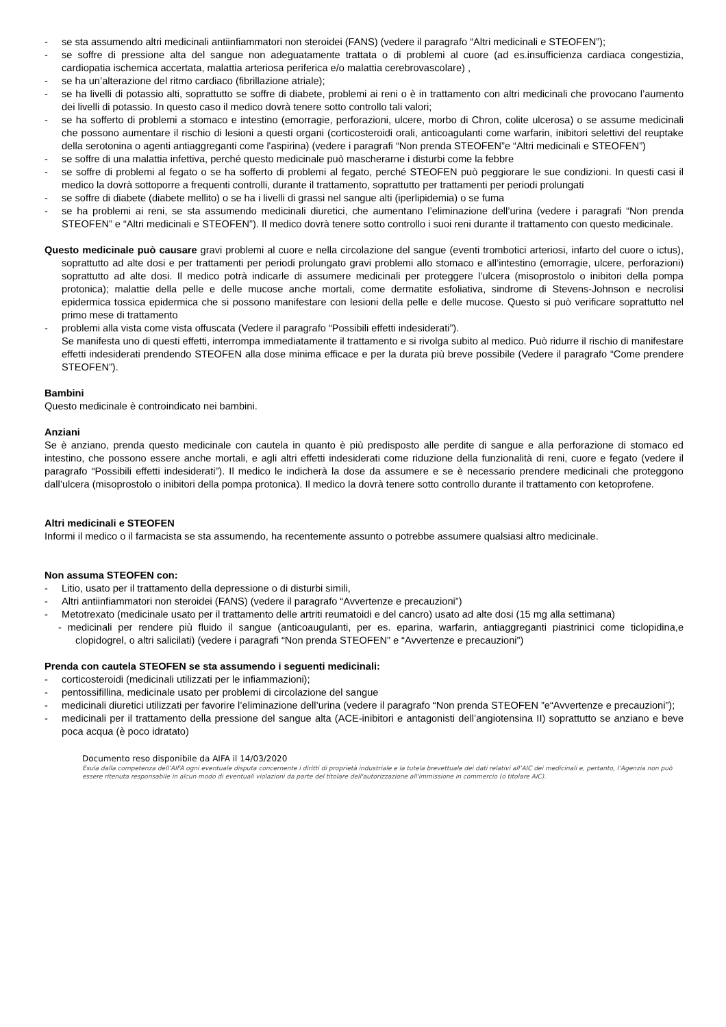- se sta assumendo altri medicinali antiinfiammatori non steroidei (FANS) (vedere il paragrafo “Altri medicinali e STEOFEN”);
- se soffre di pressione alta del sangue non adeguatamente trattata o di problemi al cuore (ad es.insufficienza cardiaca congestizia, cardiopatia ischemica accertata, malattia arteriosa periferica e/o malattia cerebrovascolare) ,
- se ha un’alterazione del ritmo cardiaco (fibrillazione atriale);
- se ha livelli di potassio alti, soprattutto se soffre di diabete, problemi ai reni o è in trattamento con altri medicinali che provocano l’aumento dei livelli di potassio. In questo caso il medico dovrà tenere sotto controllo tali valori;
- se ha sofferto di problemi a stomaco e intestino (emorragie, perforazioni, ulcere, morbo di Chron, colite ulcerosa) o se assume medicinali che possono aumentare il rischio di lesioni a questi organi (corticosteroidi orali, anticoagulanti come warfarin, inibitori selettivi del reuptake della serotonina o agenti antiaggreganti come l'aspirina) (vedere i paragrafi “Non prenda STEOFEN”e “Altri medicinali e STEOFEN”)
- se soffre di una malattia infettiva, perché questo medicinale può mascherarne i disturbi come la febbre
- se soffre di problemi al fegato o se ha sofferto di problemi al fegato, perché STEOFEN può peggiorare le sue condizioni. In questi casi il medico la dovrà sottoporre a frequenti controlli, durante il trattamento, soprattutto per trattamenti per periodi prolungati
- se soffre di diabete (diabete mellito) o se ha i livelli di grassi nel sangue alti (iperlipidemia) o se fuma
- se ha problemi ai reni, se sta assumendo medicinali diuretici, che aumentano l’eliminazione dell’urina (vedere i paragrafi “Non prenda STEOFEN” e “Altri medicinali e STEOFEN”). Il medico dovrà tenere sotto controllo i suoi reni durante il trattamento con questo medicinale.
Questo medicinale può causare gravi problemi al cuore e nella circolazione del sangue (eventi trombotici arteriosi, infarto del cuore o ictus), soprattutto ad alte dosi e per trattamenti per periodi prolungato gravi problemi allo stomaco e all’intestino (emorragie, ulcere, perforazioni) soprattutto ad alte dosi. Il medico potrà indicarle di assumere medicinali per proteggere l’ulcera (misoprostolo o inibitori della pompa protonica); malattie della pelle e delle mucose anche mortali, come dermatite esfoliativa, sindrome di Stevens-Johnson e necrolisi epidermica tossica epidermica che si possono manifestare con lesioni della pelle e delle mucose. Questo si può verificare soprattutto nel primo mese di trattamento
- problemi alla vista come vista offuscata (Vedere il paragrafo “Possibili effetti indesiderati”).
Se manifesta uno di questi effetti, interrompa immediatamente il trattamento e si rivolga subito al medico. Può ridurre il rischio di manifestare effetti indesiderati prendendo STEOFEN alla dose minima efficace e per la durata più breve possibile (Vedere il paragrafo “Come prendere STEOFEN”).
Bambini
Questo medicinale è controindicato nei bambini.
Anziani
Se è anziano, prenda questo medicinale con cautela in quanto è più predisposto alle perdite di sangue e alla perforazione di stomaco ed intestino, che possono essere anche mortali, e agli altri effetti indesiderati come riduzione della funzionalità di reni, cuore e fegato (vedere il paragrafo “Possibili effetti indesiderati”). Il medico le indicherà la dose da assumere e se è necessario prendere medicinali che proteggono dall’ulcera (misoprostolo o inibitori della pompa protonica). Il medico la dovrà tenere sotto controllo durante il trattamento con ketoprofene.
Altri medicinali e STEOFEN
Informi il medico o il farmacista se sta assumendo, ha recentemente assunto o potrebbe assumere qualsiasi altro medicinale.
Non assuma STEOFEN con:
- Litio, usato per il trattamento della depressione o di disturbi simili,
- Altri antiinfiammatori non steroidei (FANS) (vedere il paragrafo “Avvertenze e precauzioni”)
- Metotrexato (medicinale usato per il trattamento delle artriti reumatoidi e del cancro) usato ad alte dosi (15 mg alla settimana)
- medicinali per rendere più fluido il sangue (anticoaugulanti, per es. eparina, warfarin, antiaggreganti piastrinici come ticlopidina,e clopidogrel, o altri salicilati) (vedere i paragrafi “Non prenda STEOFEN” e “Avvertenze e precauzioni”)
Prenda con cautela STEOFEN se sta assumendo i seguenti medicinali:
- corticosteroidi (medicinali utilizzati per le infiammazioni);
- pentossifillina, medicinale usato per problemi di circolazione del sangue
- medicinali diuretici utilizzati per favorire l’eliminazione dell’urina (vedere il paragrafo “Non prenda STEOFEN ”e“Avvertenze e precauzioni”);
- medicinali per il trattamento della pressione del sangue alta (ACE-inibitori e antagonisti dell’angiotensina II) soprattutto se anziano e beve poca acqua (è poco idratato)
Documento reso disponibile da AIFA il 14/03/2020
Esula dalla competenza dell’AIFA ogni eventuale disputa concernente i diritti di proprietà industriale e la tutela brevettuale dei dati relativi all’AIC dei medicinali e, pertanto, l’Agenzia non può essere ritenuta responsabile in alcun modo di eventuali violazioni da parte del titolare dell'autorizzazione all'immissione in commercio (o titolare AIC).